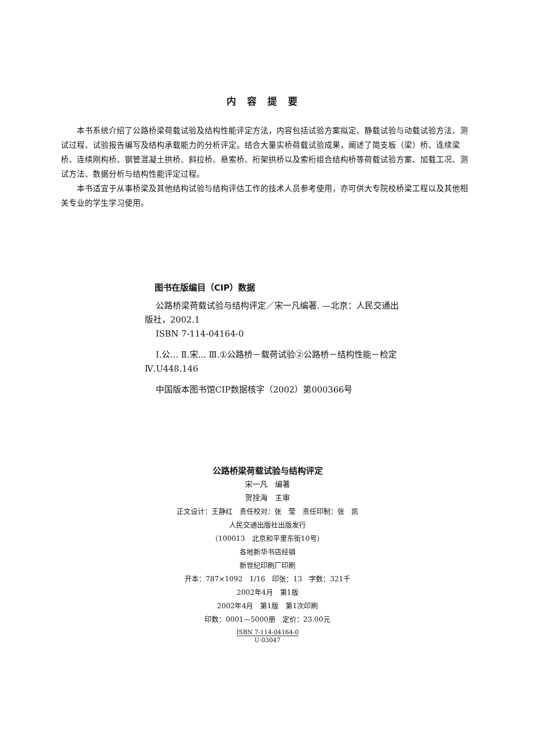内容提要
本书系统介绍了公路桥梁荷载试验及结构性能评定方法，内容包括试验方案拟定、静载试验与动载试验方法、测试过程、试验报告编写及结构承载能力的分析评定。结合大量实桥荷载试验成果，阐述了简支板（梁）桥、连续梁桥、连续刚构桥、钢管混凝土拱桥、斜拉桥、悬索桥、桁架拱桥以及索桁组合结构桥等荷载试验方案、加载工况、测试方法、数据分析与结构性能评定过程。
本书适宜于从事桥梁及其他结构试验与结构评估工作的技术人员参考使用，亦可供大专院校桥梁工程以及其他相关专业的学生学习使用。
图书在版编目（CIP）数据
公路桥梁荷载试验与结构评定／宋一凡编著. —北京：人民交通出版社，2002.1
ISBN 7-114-04164-0
Ⅰ.公... Ⅱ.宋... Ⅲ.①公路桥－载荷试验②公路桥－结构性能－检定 Ⅳ.U448.146
中国版本图书馆CIP数据核字（2002）第000366号
公路桥梁荷载试验与结构评定
宋一凡　编著
贺拴海　主审
正文设计：王静红　责任校对：张　莹　责任印制：张　凯
人民交通出版社出版发行
（100013　北京和平里东街10号）
各地新华书店经销
新世纪印刷厂印刷
开本：787×1092　1/16　印张：13　字数：321千
2002年4月　第1版
2002年4月　第1版　第1次印刷
印数：0001—5000册　定价：23.00元
ISBN 7-114-04164-0
U·03047